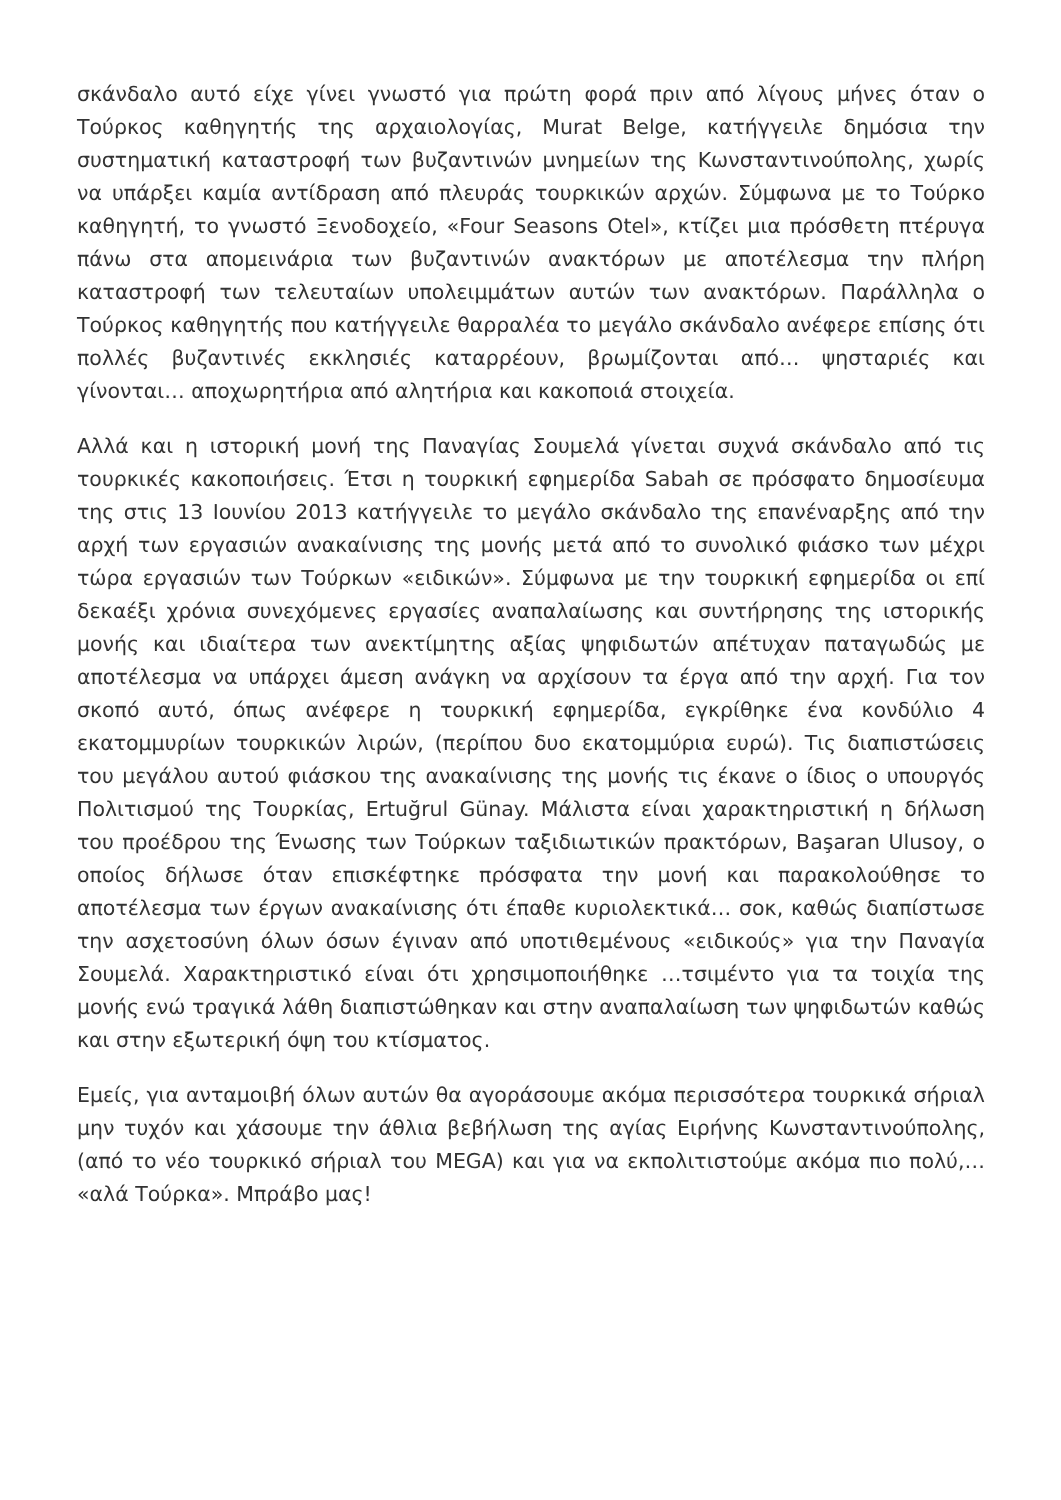σκάνδαλο αυτό είχε γίνει γνωστό για πρώτη φορά πριν από λίγους μήνες όταν ο Τούρκος καθηγητής της αρχαιολογίας, Murat Belge, κατήγγειλε δημόσια την συστηματική καταστροφή των βυζαντινών μνημείων της Κωνσταντινούπολης, χωρίς να υπάρξει καμία αντίδραση από πλευράς τουρκικών αρχών. Σύμφωνα με το Τούρκο καθηγητή, το γνωστό Ξενοδοχείο, «Four Seasons Otel», κτίζει μια πρόσθετη πτέρυγα πάνω στα απομεινάρια των βυζαντινών ανακτόρων με αποτέλεσμα την πλήρη καταστροφή των τελευταίων υπολειμμάτων αυτών των ανακτόρων. Παράλληλα ο Τούρκος καθηγητής που κατήγγειλε θαρραλέα το μεγάλο σκάνδαλο ανέφερε επίσης ότι πολλές βυζαντινές εκκλησιές καταρρέουν, βρωμίζονται από… ψησταριές και γίνονται… αποχωρητήρια από αλητήρια και κακοποιά στοιχεία.
Αλλά και η ιστορική μονή της Παναγίας Σουμελά γίνεται συχνά σκάνδαλο από τις τουρκικές κακοποιήσεις. Έτσι η τουρκική εφημερίδα Sabah σε πρόσφατο δημοσίευμα της στις 13 Ιουνίου 2013 κατήγγειλε το μεγάλο σκάνδαλο της επανέναρξης από την αρχή των εργασιών ανακαίνισης της μονής μετά από το συνολικό φιάσκο των μέχρι τώρα εργασιών των Τούρκων «ειδικών». Σύμφωνα με την τουρκική εφημερίδα οι επί δεκαέξι χρόνια συνεχόμενες εργασίες αναπαλαίωσης και συντήρησης της ιστορικής μονής και ιδιαίτερα των ανεκτίμητης αξίας ψηφιδωτών απέτυχαν παταγωδώς με αποτέλεσμα να υπάρχει άμεση ανάγκη να αρχίσουν τα έργα από την αρχή. Για τον σκοπό αυτό, όπως ανέφερε η τουρκική εφημερίδα, εγκρίθηκε ένα κονδύλιο 4 εκατομμυρίων τουρκικών λιρών, (περίπου δυο εκατομμύρια ευρώ). Τις διαπιστώσεις του μεγάλου αυτού φιάσκου της ανακαίνισης της μονής τις έκανε ο ίδιος ο υπουργός Πολιτισμού της Τουρκίας, Ertuğrul Günay. Μάλιστα είναι χαρακτηριστική η δήλωση του προέδρου της Ένωσης των Τούρκων ταξιδιωτικών πρακτόρων, Başaran Ulusoy, ο οποίος δήλωσε όταν επισκέφτηκε πρόσφατα την μονή και παρακολούθησε το αποτέλεσμα των έργων ανακαίνισης ότι έπαθε κυριολεκτικά… σοκ, καθώς διαπίστωσε την ασχετοσύνη όλων όσων έγιναν από υποτιθεμένους «ειδικούς» για την Παναγία Σουμελά. Χαρακτηριστικό είναι ότι χρησιμοποιήθηκε …τσιμέντο για τα τοιχία της μονής ενώ τραγικά λάθη διαπιστώθηκαν και στην αναπαλαίωση των ψηφιδωτών καθώς και στην εξωτερική όψη του κτίσματος.
Εμείς, για ανταμοιβή όλων αυτών θα αγοράσουμε ακόμα περισσότερα τουρκικά σήριαλ μην τυχόν και χάσουμε την άθλια βεβήλωση της αγίας Ειρήνης Κωνσταντινούπολης, (από το νέο τουρκικό σήριαλ του MEGA) και για να εκπολιτιστούμε ακόμα πιο πολύ,… «αλά Τούρκα». Μπράβο μας!